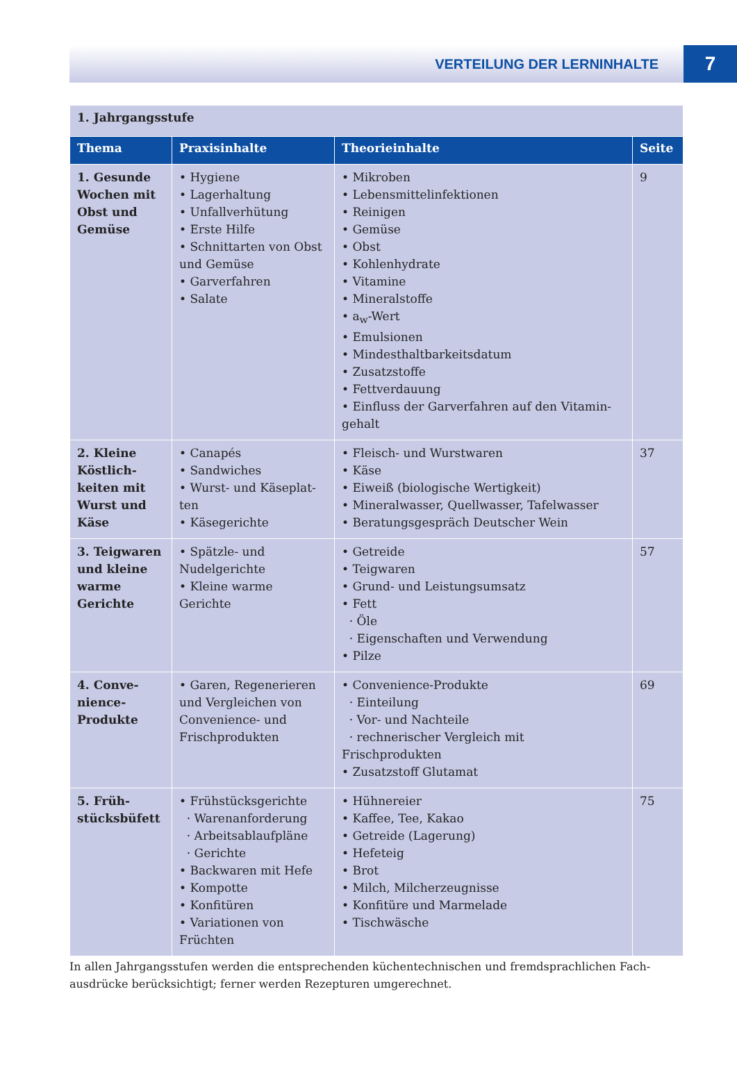VERTEILUNG DER LERNINHALTE 7
| 1. Jahrgangsstufe | | | |
| Thema | Praxisinhalte | Theorieinhalte | Seite |
| 1. Gesunde Wochen mit Obst und Gemüse | • Hygiene • Lagerhaltung • Unfallverhütung • Erste Hilfe • Schnittarten von Obst und Gemüse • Garverfahren • Salate | • Mikroben • Lebensmittelinfektionen • Reinigen • Gemüse • Obst • Kohlenhydrate • Vitamine • Mineralstoffe • a<sub>w</sub>-Wert • Emulsionen • Mindesthaltbarkeitsdatum • Zusatzstoffe • Fettverdauung • Einfluss der Garverfahren auf den Vitamin-gehalt | 9 |
| 2. Kleine Köstlich-keiten mit Wurst und Käse | • Canapés • Sandwiches • Wurst- und Käseplat-ten • Käsegerichte | • Fleisch- und Wurstwaren • Käse • Eiweiß (biologische Wertigkeit) • Mineralwasser, Quellwasser, Tafelwasser • Beratungsgespräch Deutscher Wein | 37 |
| 3. Teigwaren und kleine warme Gerichte | • Spätzle- und Nudelgerichte • Kleine warme Gerichte | • Getreide • Teigwaren • Grund- und Leistungsumsatz • Fett · Öle · Eigenschaften und Verwendung • Pilze | 57 |
| 4. Conve-nience-Produkte | • Garen, Regenerieren und Vergleichen von Convenience- und Frischprodukten | • Convenience-Produkte · Einteilung · Vor- und Nachteile · rechnerischer Vergleich mit Frischprodukten • Zusatzstoff Glutamat | 69 |
| 5. Früh-stücksbüfett | • Frühstücksgerichte · Warenanforderung · Arbeitsablaufpläne · Gerichte • Backwaren mit Hefe • Kompotte • Konfitüren • Variationen von Früchten | • Hühnereier • Kaffee, Tee, Kakao • Getreide (Lagerung) • Hefeteig • Brot • Milch, Milcherzeugnisse • Konfitüre und Marmelade • Tischwäsche | 75 |
In allen Jahrgangsstufen werden die entsprechenden küchentechnischen und fremdsprachlichen Fach-ausdrücke berücksichtigt; ferner werden Rezepturen umgerechnet.